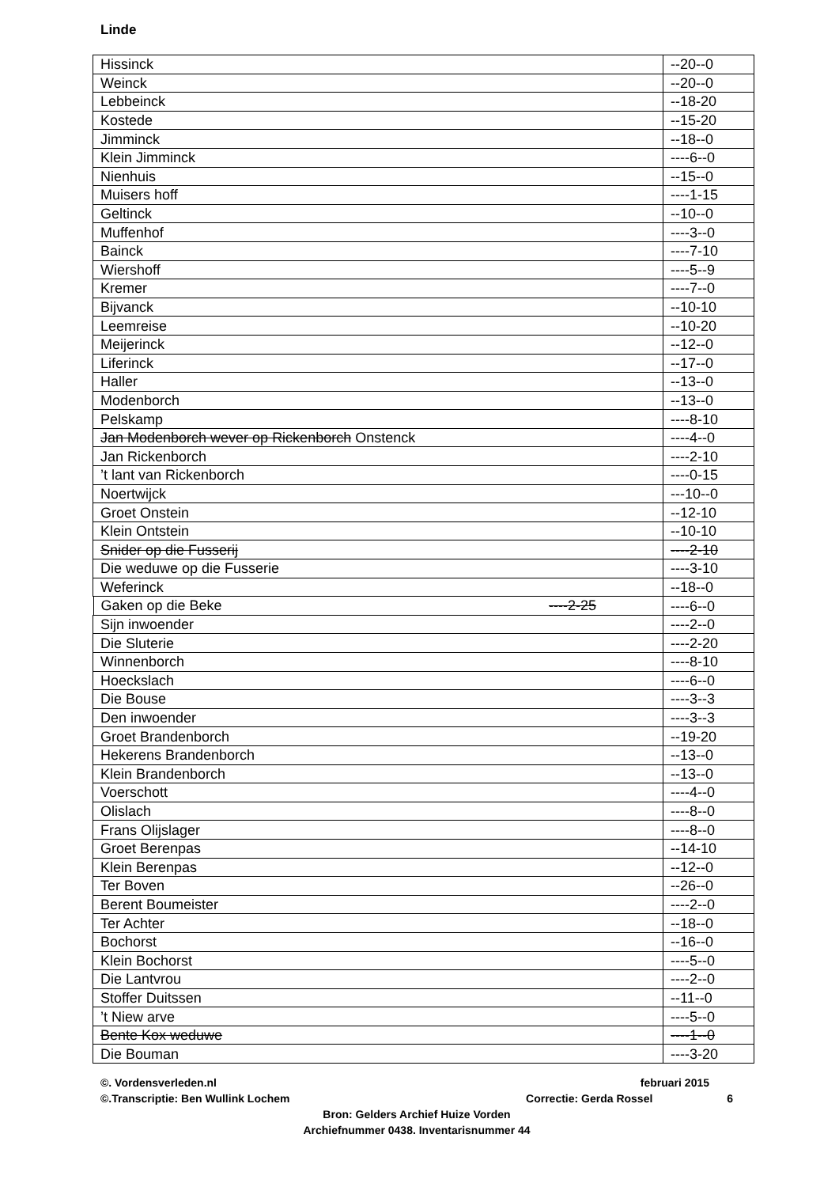Linde
| Hissinck | --20--0 |
| Weinck | --20--0 |
| Lebbeinck | --18-20 |
| Kostede | --15-20 |
| Jimminck | --18--0 |
| Klein Jimminck | ----6--0 |
| Nienhuis | --15--0 |
| Muisers hoff | ----1-15 |
| Geltinck | --10--0 |
| Muffenhof | ----3--0 |
| Bainck | ----7-10 |
| Wiershoff | ----5--9 |
| Kremer | ----7--0 |
| Bijvanck | --10-10 |
| Leemreise | --10-20 |
| Meijerinck | --12--0 |
| Liferinck | --17--0 |
| Haller | --13--0 |
| Modenborch | --13--0 |
| Pelskamp | ----8-10 |
| Jan Modenborch wever op Rickenborch Onstenck | ----4--0 |
| Jan Rickenborch | ----2-10 |
| ’t lant van Rickenborch | ----0-15 |
| Noertwijck | ---10--0 |
| Groet Onstein | --12-10 |
| Klein Ontstein | --10-10 |
| Snider op die Fusserij | ----2-10 |
| Die weduwe op die Fusserie | ----3-10 |
| Weferinck | --18--0 |
| Gaken op die Beke ----2-25 | ----6--0 |
| Sijn inwoender | ----2--0 |
| Die Sluterie | ----2-20 |
| Winnenborch | ----8-10 |
| Hoeckslach | ----6--0 |
| Die Bouse | ----3--3 |
| Den inwoender | ----3--3 |
| Groet Brandenborch | --19-20 |
| Hekerens Brandenborch | --13--0 |
| Klein Brandenborch | --13--0 |
| Voerschott | ----4--0 |
| Olislach | ----8--0 |
| Frans Olijslager | ----8--0 |
| Groet Berenpas | --14-10 |
| Klein Berenpas | --12--0 |
| Ter Boven | --26--0 |
| Berent Boumeister | ----2--0 |
| Ter Achter | --18--0 |
| Bochorst | --16--0 |
| Klein Bochorst | ----5--0 |
| Die Lantvrou | ----2--0 |
| Stoffer Duitssen | --11--0 |
| ’t Niew arve | ----5--0 |
| Bente Kox weduwe | ----1--0 |
| Die Bouman | ----3-20 |
©. Vordensverleden.nl februari 2015
©.Transcriptie: Ben Wullink Lochem Correctie: Gerda Rossel 6
Bron: Gelders Archief Huize Vorden
Archiefnummer 0438. Inventarisnummer 44